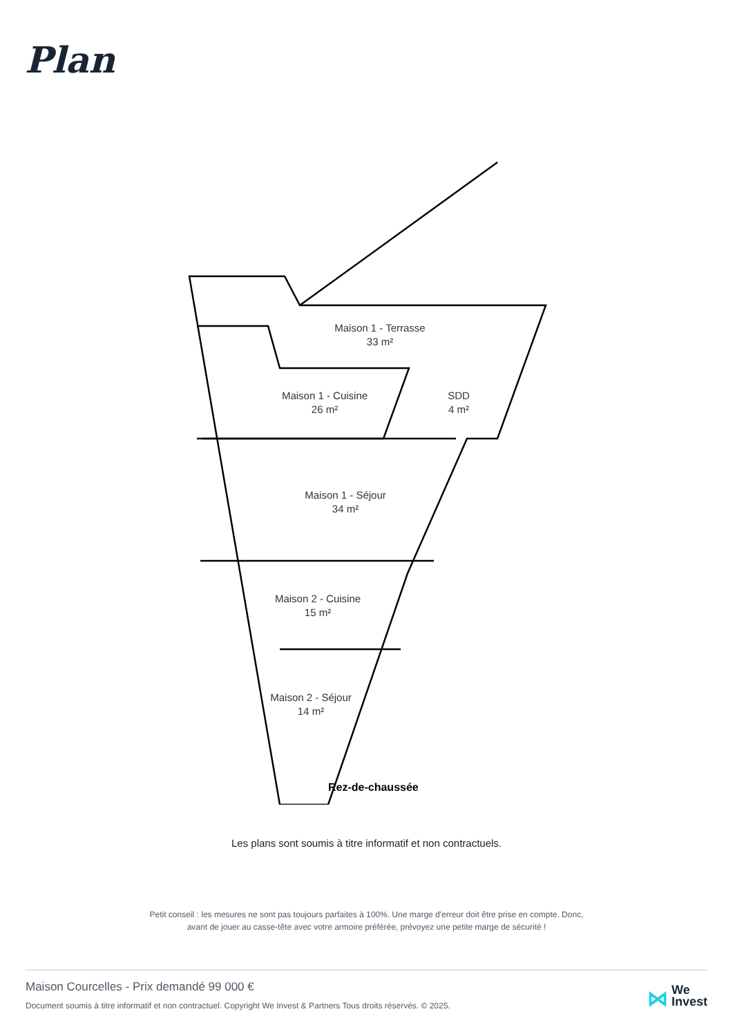Plan
Maison 1 - Terrasse
33 m²
Maison 1 - Cuisine
26 m²
SDD
4 m²
Maison 1 - Séjour
34 m²
Maison 2 - Cuisine
15 m²
Maison 2 - Séjour
14 m²
Rez-de-chaussée
Les plans sont soumis à titre informatif et non contractuels.
Petit conseil : les mesures ne sont pas toujours parfaites à 100%. Une marge d'erreur doit être prise en compte. Donc,
avant de jouer au casse-tête avec votre armoire préférée, prévoyez une petite marge de sécurité !
Maison Courcelles - Prix demandé 99 000 €
Document soumis à titre informatif et non contractuel. Copyright We Invest & Partners Tous droits réservés. © 2025.
⋈ We
Invest